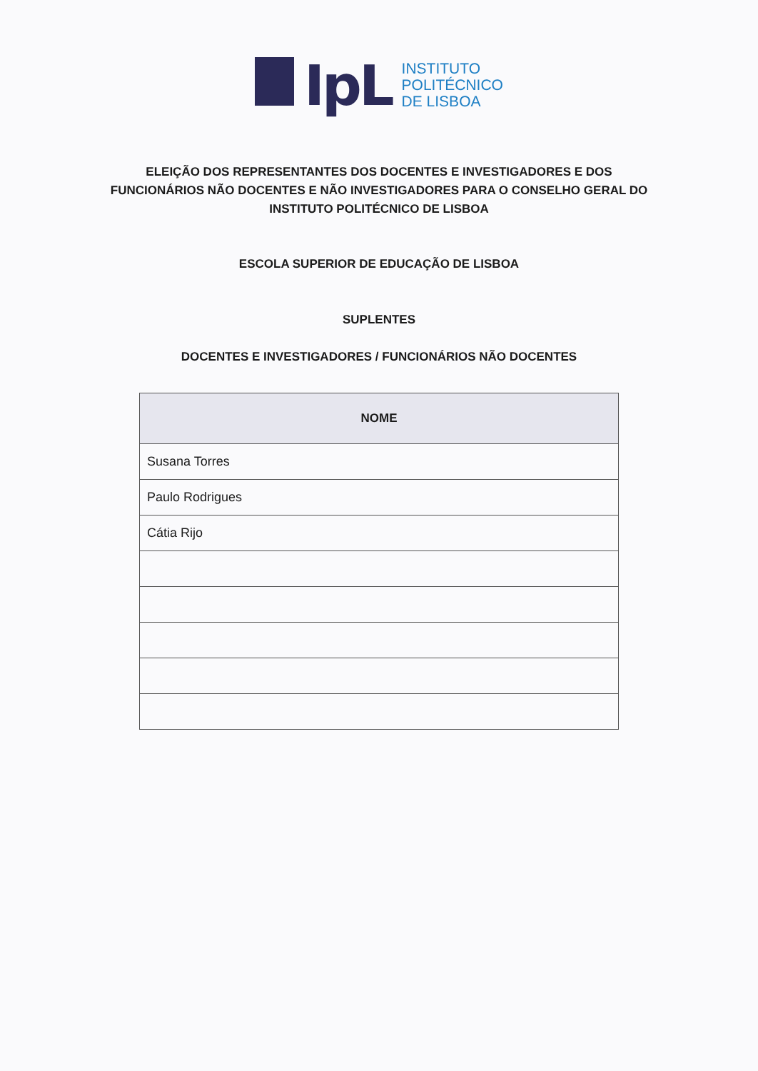IpL
INSTITUTO
POLITÉCNICO
DE LISBOA
ELEIÇÃO DOS REPRESENTANTES DOS DOCENTES E INVESTIGADORES E DOS FUNCIONÁRIOS NÃO DOCENTES E NÃO INVESTIGADORES PARA O CONSELHO GERAL DO INSTITUTO POLITÉCNICO DE LISBOA
ESCOLA SUPERIOR DE EDUCAÇÃO DE LISBOA
SUPLENTES
DOCENTES E INVESTIGADORES / FUNCIONÁRIOS NÃO DOCENTES
| NOME |
| --- |
| Susana Torres |
| Paulo Rodrigues |
| Cátia Rijo |